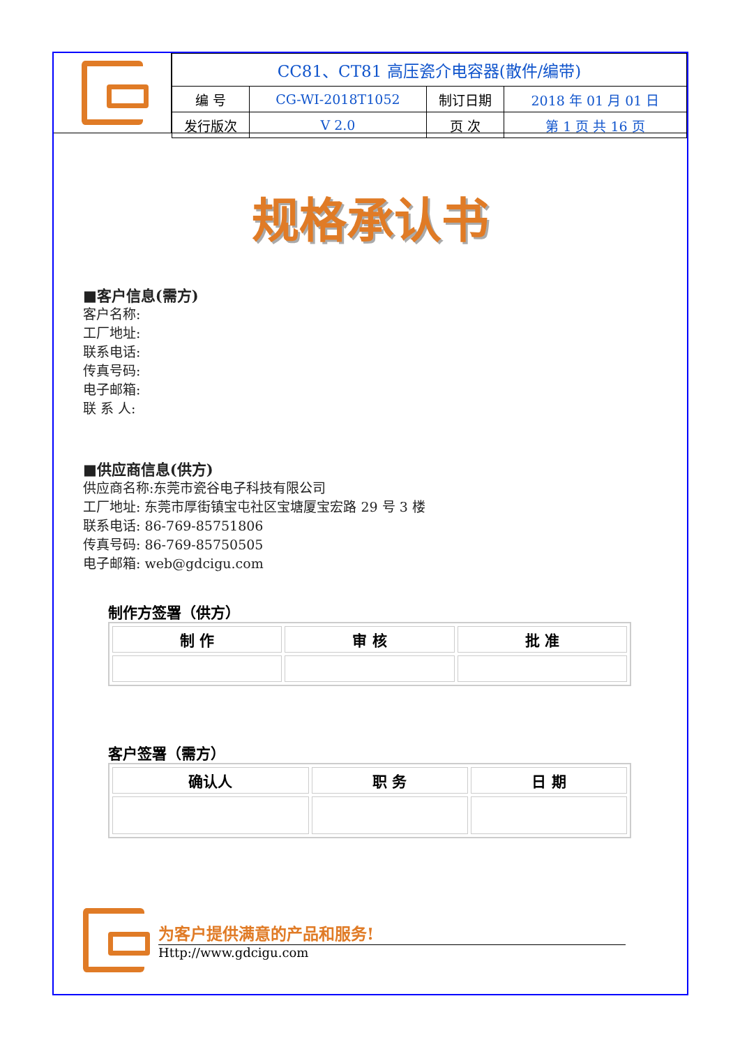| CC81、CT81 高压瓷介电容器(散件/编带) | | | |
| 编 号 | CG-WI-2018T1052 | 制订日期 | 2018 年 01 月 01 日 |
| 发行版次 | V 2.0 | 页 次 | 第 1 页 共 16 页 |
规格承认书
■客户信息(需方)
客户名称:
工厂地址:
联系电话:
传真号码:
电子邮箱:
联 系 人:
■供应商信息(供方)
供应商名称:东莞市瓷谷电子科技有限公司
工厂地址: 东莞市厚街镇宝屯社区宝塘厦宝宏路 29 号 3 楼
联系电话: 86-769-85751806
传真号码: 86-769-85750505
电子邮箱: web@gdcigu.com
制作方签署（供方）
| 制 作 | 审 核 | 批 准 |
客户签署（需方）
| 确认人 | 职 务 | 日 期 |
为客户提供满意的产品和服务!
Http://www.gdcigu.com